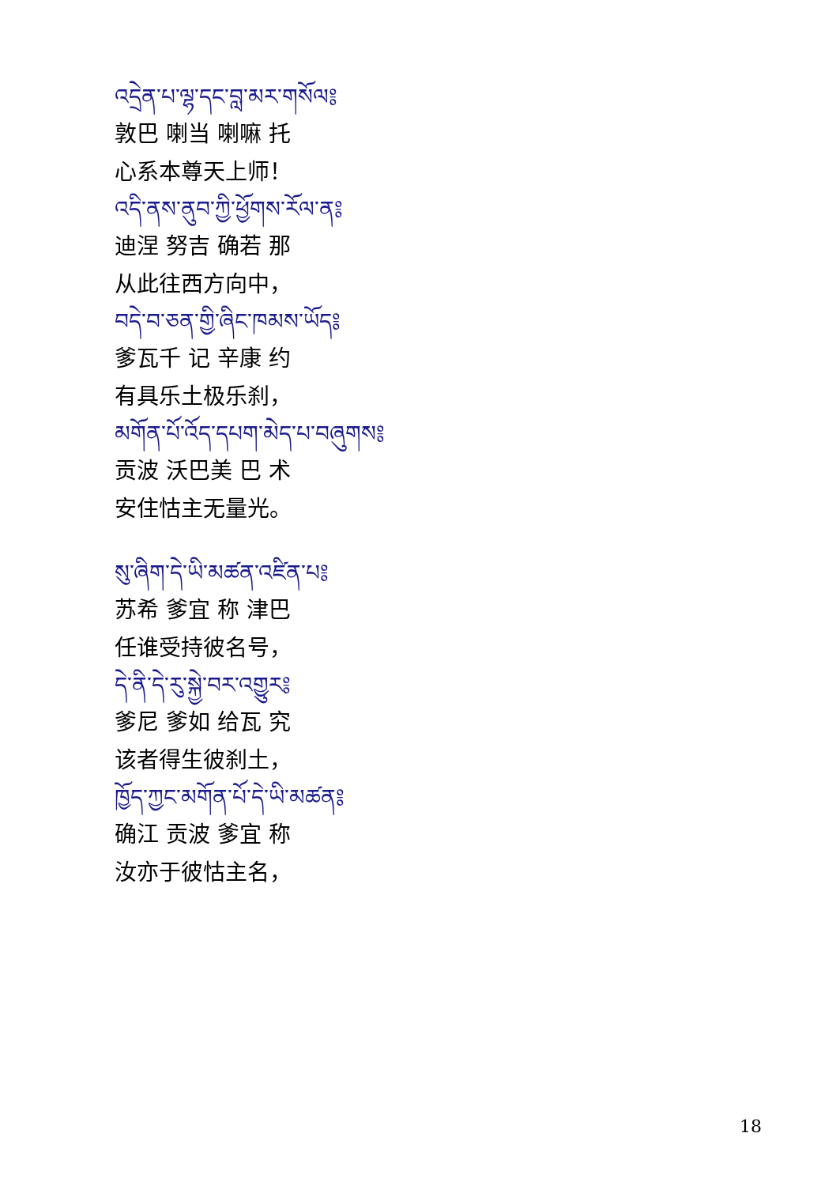འདྲེན་པ་ལྷ་དང་བླ་མར་གསོལ༔
敦巴 喇当 喇嘛 托
心系本尊天上师！
འདི་ནས་ནུབ་ཀྱི་ཕྱོགས་རོལ་ན༔
迪涅 努吉 确若 那
从此往西方向中，
བདེ་བ་ཅན་གྱི་ཞིང་ཁམས་ཡོད༔
爹瓦千 记 辛康 约
有具乐土极乐刹，
མགོན་པོ་འོད་དཔག་མེད་པ་བཞུགས༔
贡波 沃巴美 巴 术
安住怙主无量光。
སུ་ཞིག་དེ་ཡི་མཚན་འཛིན་པ༔
苏希 爹宜 称 津巴
任谁受持彼名号，
དེ་ནི་དེ་རུ་སྐྱེ་བར་འགྱུར༔
爹尼 爹如 给瓦 究
该者得生彼刹土，
ཁྱོད་ཀྱང་མགོན་པོ་དེ་ཡི་མཚན༔
确江 贡波 爹宜 称
汝亦于彼怙主名，
18